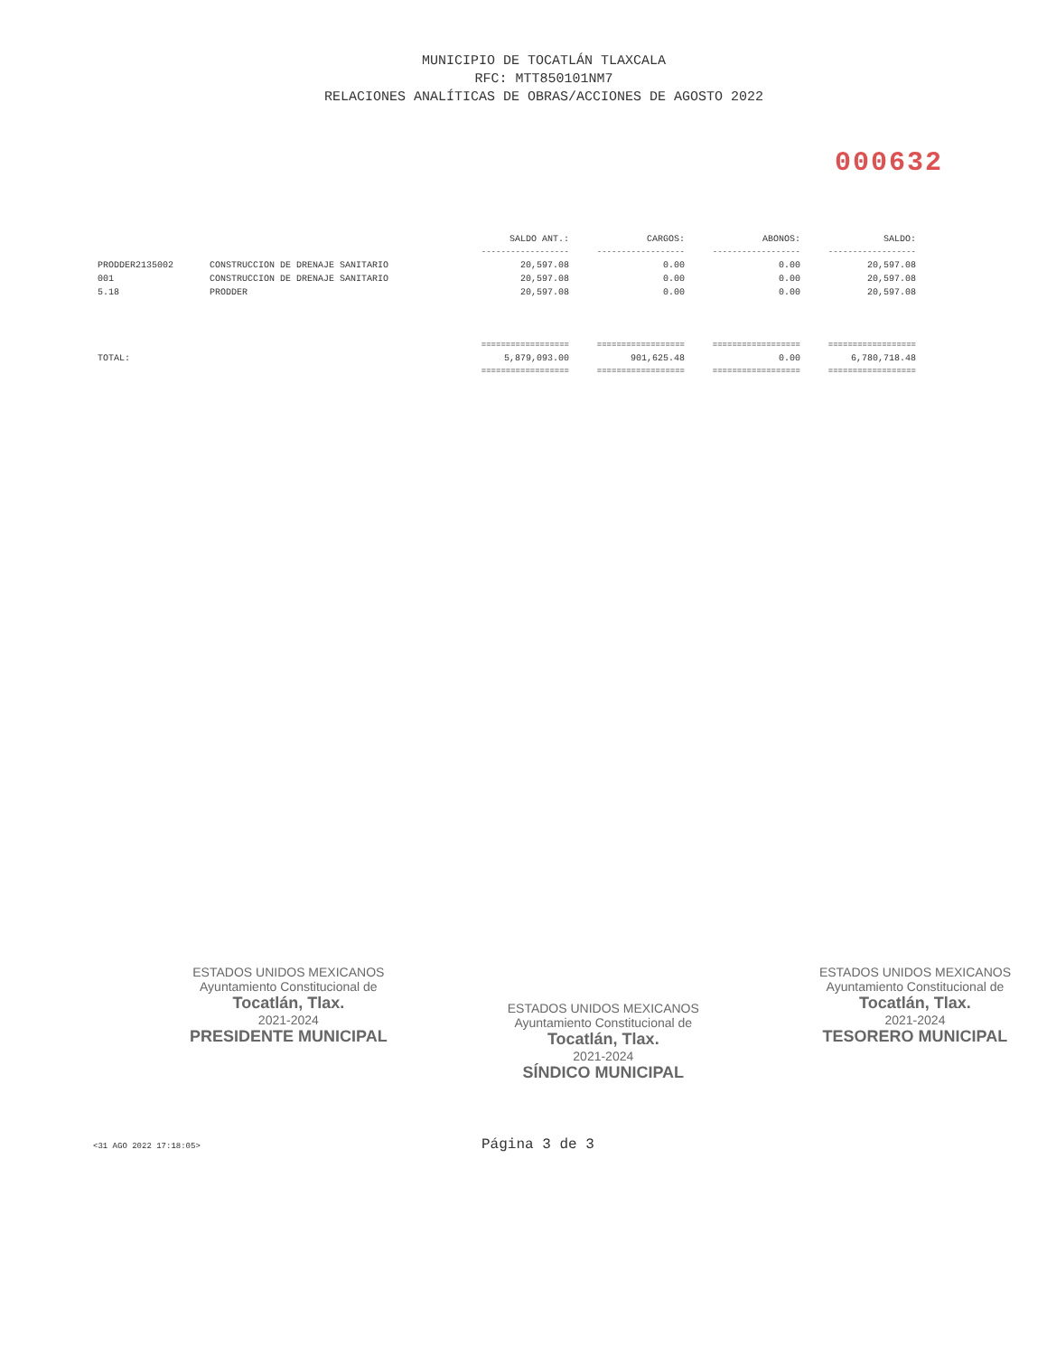MUNICIPIO DE TOCATLÁN TLAXCALA
RFC: MTT850101NM7
RELACIONES ANALÍTICAS DE OBRAS/ACCIONES DE AGOSTO 2022
000632
| | | SALDO ANT.: | CARGOS: | ABONOS: | SALDO: |
| --- | --- | --- | --- | --- | --- |
| | | ------------------ | ------------------ | ------------------ | ------------------ |
| PRODDER2135002 | CONSTRUCCION DE DRENAJE SANITARIO | 20,597.08 | 0.00 | 0.00 | 20,597.08 |
| 001 | CONSTRUCCION DE DRENAJE SANITARIO | 20,597.08 | 0.00 | 0.00 | 20,597.08 |
| 5.18 | PRODDER | 20,597.08 | 0.00 | 0.00 | 20,597.08 |
| | | ================== | ================== | ================== | ================== |
| TOTAL: | | 5,879,093.00 | 901,625.48 | 0.00 | 6,780,718.48 |
| | | ================== | ================== | ================== | ================== |
ESTADOS UNIDOS MEXICANOS
Ayuntamiento Constitucional de
Tocatlán, Tlax.
2021-2024
PRESIDENTE MUNICIPAL
ESTADOS UNIDOS MEXICANOS
Ayuntamiento Constitucional de
Tocatlán, Tlax.
2021-2024
SÍNDICO MUNICIPAL
ESTADOS UNIDOS MEXICANOS
Ayuntamiento Constitucional de
Tocatlán, Tlax.
2021-2024
TESORERO MUNICIPAL
<31 AGO 2022 17:18:05> Página 3 de 3